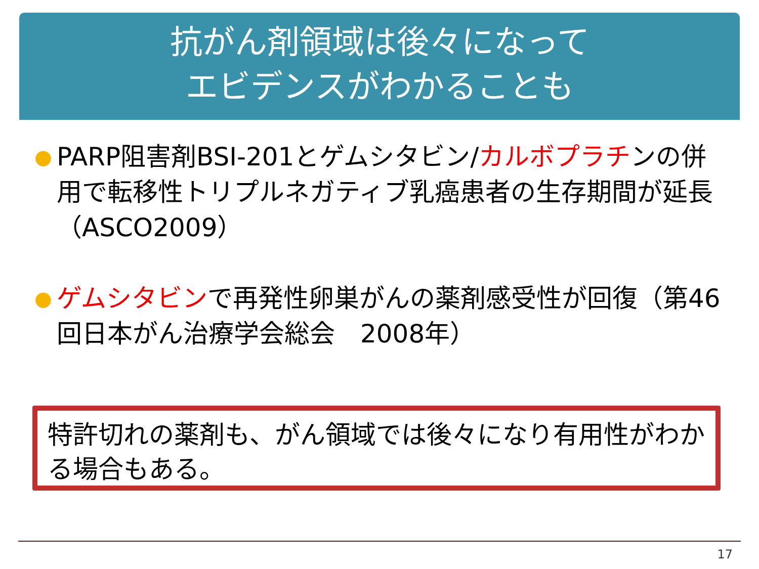抗がん剤領域は後々になって
エビデンスがわかることも
● PARP阻害剤BSI-201とゲムシタビン/カルボプラチンの併用で転移性トリプルネガティブ乳癌患者の生存期間が延長（ASCO2009）
● ゲムシタビンで再発性卵巣がんの薬剤感受性が回復（第46回日本がん治療学会総会　2008年）
特許切れの薬剤も、がん領域では後々になり有用性がわかる場合もある。
17